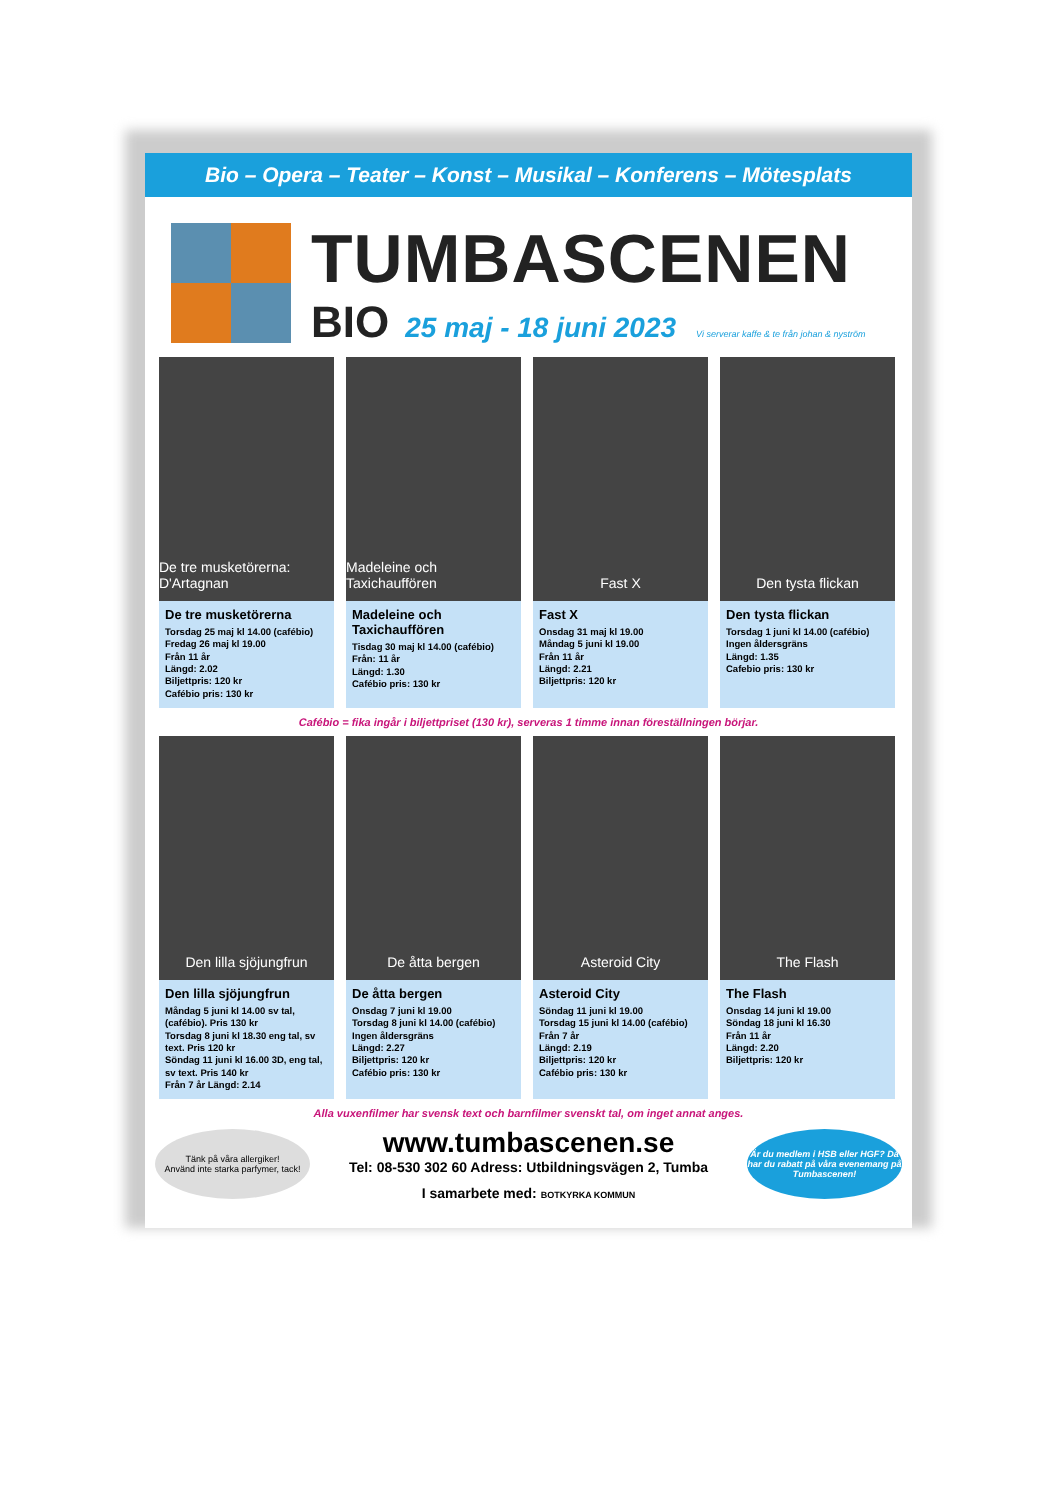Bio – Opera – Teater – Konst – Musikal – Konferens – Mötesplats
TUMBASCENEN
BIO 25 maj - 18 juni 2023 Vi serverar kaffe & te från johan & nyström
De tre musketörerna: D'Artagnan
De tre musketörerna
Torsdag 25 maj kl 14.00 (cafébio)
Fredag 26 maj kl 19.00
Från 11 år
Längd: 2.02
Biljettpris: 120 kr
Cafébio pris: 130 kr
Madeleine och Taxichauffören
Madeleine och Taxichauffören
Tisdag 30 maj kl 14.00 (cafébio)
Från: 11 år
Längd: 1.30
Cafébio pris: 130 kr
Fast X
Fast X
Onsdag 31 maj kl 19.00
Måndag 5 juni kl 19.00
Från 11 år
Längd: 2.21
Biljettpris: 120 kr
Den tysta flickan
Den tysta flickan
Torsdag 1 juni kl 14.00 (cafébio)
Ingen åldersgräns
Längd: 1.35
Cafebio pris: 130 kr
Cafébio = fika ingår i biljettpriset (130 kr), serveras 1 timme innan föreställningen börjar.
Den lilla sjöjungfrun
Den lilla sjöjungfrun
Måndag 5 juni kl 14.00 sv tal, (cafébio). Pris 130 kr
Torsdag 8 juni kl 18.30 eng tal, sv text. Pris 120 kr
Söndag 11 juni kl 16.00 3D, eng tal, sv text. Pris 140 kr
Från 7 år Längd: 2.14
De åtta bergen
De åtta bergen
Onsdag 7 juni kl 19.00
Torsdag 8 juni kl 14.00 (cafébio)
Ingen åldersgräns
Längd: 2.27
Biljettpris: 120 kr
Cafébio pris: 130 kr
Asteroid City
Asteroid City
Söndag 11 juni kl 19.00
Torsdag 15 juni kl 14.00 (cafébio)
Från 7 år
Längd: 2.19
Biljettpris: 120 kr
Cafébio pris: 130 kr
The Flash
The Flash
Onsdag 14 juni kl 19.00
Söndag 18 juni kl 16.30
Från 11 år
Längd: 2.20
Biljettpris: 120 kr
Alla vuxenfilmer har svensk text och barnfilmer svenskt tal, om inget annat anges.
Tänk på våra allergiker!
Använd inte starka parfymer, tack!
www.tumbascenen.se
Tel: 08-530 302 60 Adress: Utbildningsvägen 2, Tumba
I samarbete med: BOTKYRKA KOMMUN
Är du medlem i HSB eller HGF? Då har du rabatt på våra evenemang på Tumbascenen!